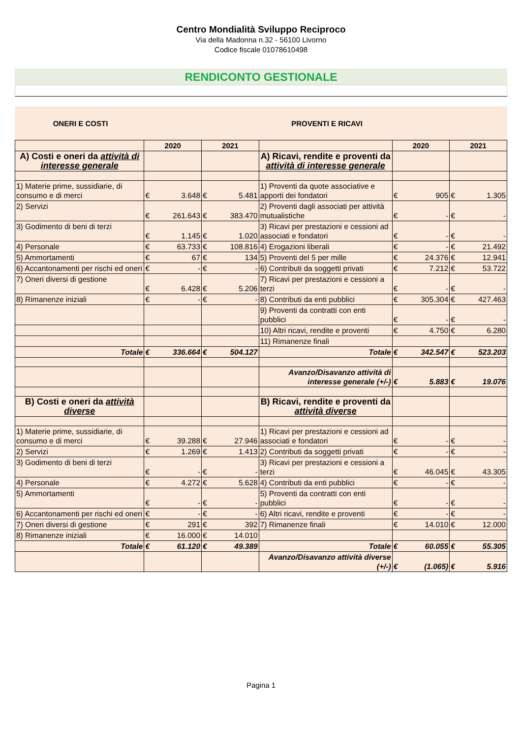Centro Mondialità Sviluppo Reciproco
Via della Madonna n.32 - 56100 Livorno
Codice fiscale 01078610498
RENDICONTO GESTIONALE
ONERI E COSTI PROVENTI E RICAVI
| | 2020 | | 2021 | | | 2020 | | 2021 | |
| --- | --- | --- | --- | --- | --- | --- | --- | --- | --- |
| A) Costi e oneri da attività di interesse generale | | | | | A) Ricavi, rendite e proventi da attività di interesse generale | | | | |
| 1) Materie prime, sussidiarie, di consumo e di merci | € | 3.648 | € | 5.481 | 1) Proventi da quote associative e apporti dei fondatori | € | 905 | € | 1.305 |
| 2) Servizi | € | 261.643 | € | 383.470 | 2) Proventi dagli associati per attività mutualistiche | € | - | € | - |
| 3) Godimento di beni di terzi | € | 1.145 | € | 1.020 | 3) Ricavi per prestazioni e cessioni ad associati e fondatori | € | - | € | - |
| 4) Personale | € | 63.733 | € | 108.816 | 4) Erogazioni liberali | € | - | € | 21.492 |
| 5) Ammortamenti | € | 67 | € | 134 | 5) Proventi del 5 per mille | € | 24.376 | € | 12.941 |
| 6) Accantonamenti per rischi ed oneri | € | - | € | - | 6) Contributi da soggetti privati | € | 7.212 | € | 53.722 |
| 7) Oneri diversi di gestione | € | 6.428 | € | 5.206 | 7) Ricavi per prestazioni e cessioni a terzi | € | - | € | - |
| 8) Rimanenze iniziali | € | - | € | - | 8) Contributi da enti pubblici | € | 305.304 | € | 427.463 |
| | | | | | 9) Proventi da contratti con enti pubblici | € | - | € | - |
| | | | | | 10) Altri ricavi, rendite e proventi | € | 4.750 | € | 6.280 |
| | | | | | 11) Rimanenze finali | | | | |
| Totale | € | 336.664 | € | 504.127 | Totale | € | 342.547 | € | 523.203 |
| | | | | | Avanzo/Disavanzo attività di interesse generale (+/-) | € | 5.883 | € | 19.076 |
| B) Costi e oneri da attività diverse | | | | | B) Ricavi, rendite e proventi da attività diverse | | | | |
| 1) Materie prime, sussidiarie, di consumo e di merci | € | 39.288 | € | 27.946 | 1) Ricavi per prestazioni e cessioni ad associati e fondatori | € | - | € | - |
| 2) Servizi | € | 1.269 | € | 1.413 | 2) Contributi da soggetti privati | € | - | € | - |
| 3) Godimento di beni di terzi | € | - | € | - | 3) Ricavi per prestazioni e cessioni a terzi | € | 46.045 | € | 43.305 |
| 4) Personale | € | 4.272 | € | 5.628 | 4) Contributi da enti pubblici | € | - | € | - |
| 5) Ammortamenti | € | - | € | - | 5) Proventi da contratti con enti pubblici | € | - | € | - |
| 6) Accantonamenti per rischi ed oneri | € | - | € | - | 6) Altri ricavi, rendite e proventi | € | - | € | - |
| 7) Oneri diversi di gestione | € | 291 | € | 392 | 7) Rimanenze finali | € | 14.010 | € | 12.000 |
| 8) Rimanenze iniziali | € | 16.000 | € | 14.010 | | | | | |
| Totale | € | 61.120 | € | 49.389 | Totale | € | 60.055 | € | 55.305 |
| | | | | | Avanzo/Disavanzo attività diverse (+/-) | € | (1.065) | € | 5.916 |
Pagina 1